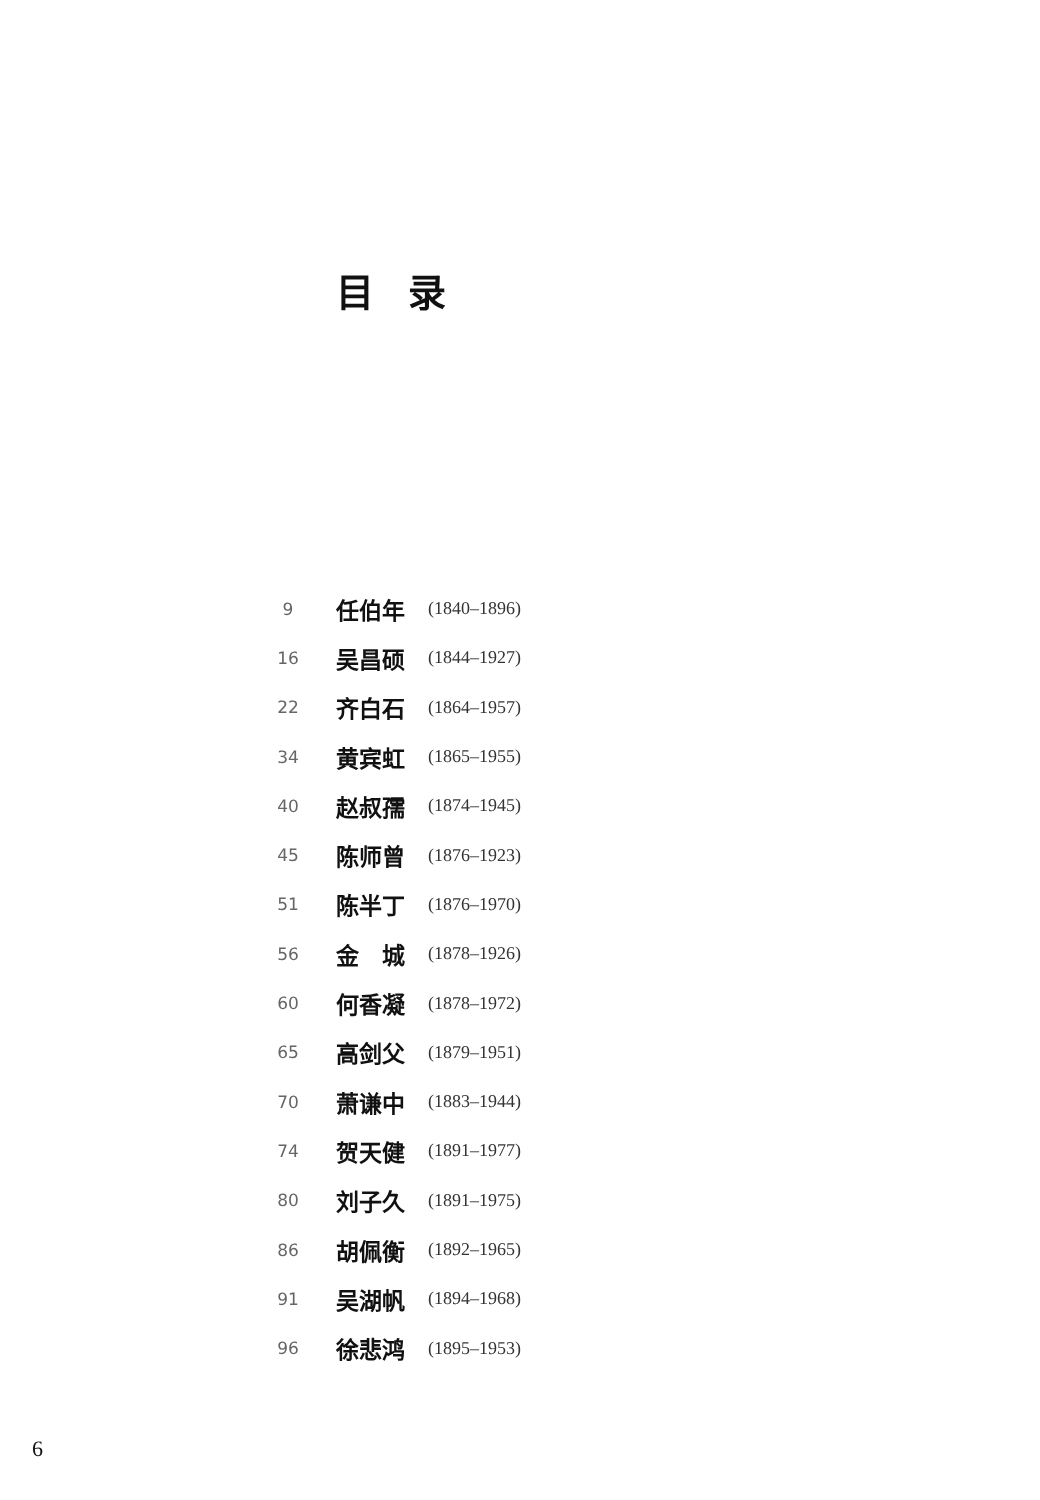目录
9 任伯年 (1840–1896)
16 吴昌硕 (1844–1927)
22 齐白石 (1864–1957)
34 黄宾虹 (1865–1955)
40 赵叔孺 (1874–1945)
45 陈师曾 (1876–1923)
51 陈半丁 (1876–1970)
56 金　城 (1878–1926)
60 何香凝 (1878–1972)
65 高剑父 (1879–1951)
70 萧谦中 (1883–1944)
74 贺天健 (1891–1977)
80 刘子久 (1891–1975)
86 胡佩衡 (1892–1965)
91 吴湖帆 (1894–1968)
96 徐悲鸿 (1895–1953)
6